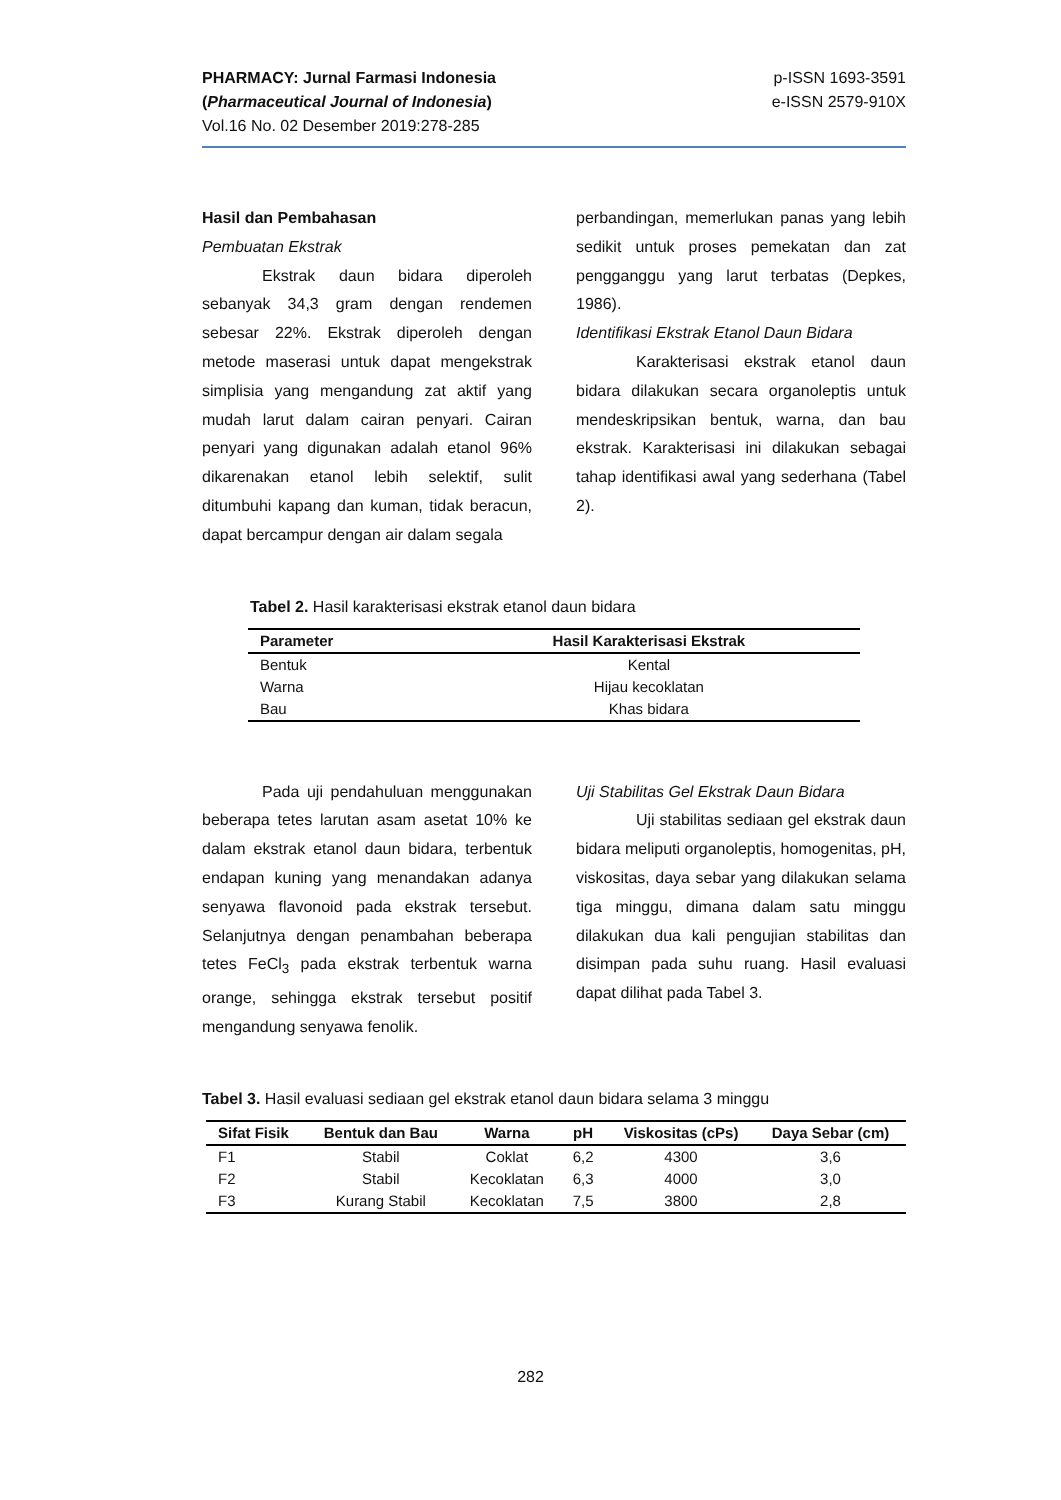PHARMACY: Jurnal Farmasi Indonesia
(Pharmaceutical Journal of Indonesia)
Vol.16 No. 02 Desember 2019:278-285
p-ISSN 1693-3591
e-ISSN 2579-910X
Hasil dan Pembahasan
Pembuatan Ekstrak
Ekstrak daun bidara diperoleh sebanyak 34,3 gram dengan rendemen sebesar 22%. Ekstrak diperoleh dengan metode maserasi untuk dapat mengekstrak simplisia yang mengandung zat aktif yang mudah larut dalam cairan penyari. Cairan penyari yang digunakan adalah etanol 96% dikarenakan etanol lebih selektif, sulit ditumbuhi kapang dan kuman, tidak beracun, dapat bercampur dengan air dalam segala
perbandingan, memerlukan panas yang lebih sedikit untuk proses pemekatan dan zat pengganggu yang larut terbatas (Depkes, 1986).
Identifikasi Ekstrak Etanol Daun Bidara
Karakterisasi ekstrak etanol daun bidara dilakukan secara organoleptis untuk mendeskripsikan bentuk, warna, dan bau ekstrak. Karakterisasi ini dilakukan sebagai tahap identifikasi awal yang sederhana (Tabel 2).
Tabel 2. Hasil karakterisasi ekstrak etanol daun bidara
| Parameter | Hasil Karakterisasi Ekstrak |
| --- | --- |
| Bentuk | Kental |
| Warna | Hijau kecoklatan |
| Bau | Khas bidara |
Pada uji pendahuluan menggunakan beberapa tetes larutan asam asetat 10% ke dalam ekstrak etanol daun bidara, terbentuk endapan kuning yang menandakan adanya senyawa flavonoid pada ekstrak tersebut. Selanjutnya dengan penambahan beberapa tetes FeCl<sub>3</sub> pada ekstrak terbentuk warna orange, sehingga ekstrak tersebut positif mengandung senyawa fenolik.
Uji Stabilitas Gel Ekstrak Daun Bidara
Uji stabilitas sediaan gel ekstrak daun bidara meliputi organoleptis, homogenitas, pH, viskositas, daya sebar yang dilakukan selama tiga minggu, dimana dalam satu minggu dilakukan dua kali pengujian stabilitas dan disimpan pada suhu ruang. Hasil evaluasi dapat dilihat pada Tabel 3.
Tabel 3. Hasil evaluasi sediaan gel ekstrak etanol daun bidara selama 3 minggu
| Sifat Fisik | Bentuk dan Bau | Warna | pH | Viskositas (cPs) | Daya Sebar (cm) |
| --- | --- | --- | --- | --- | --- |
| F1 | Stabil | Coklat | 6,2 | 4300 | 3,6 |
| F2 | Stabil | Kecoklatan | 6,3 | 4000 | 3,0 |
| F3 | Kurang Stabil | Kecoklatan | 7,5 | 3800 | 2,8 |
282